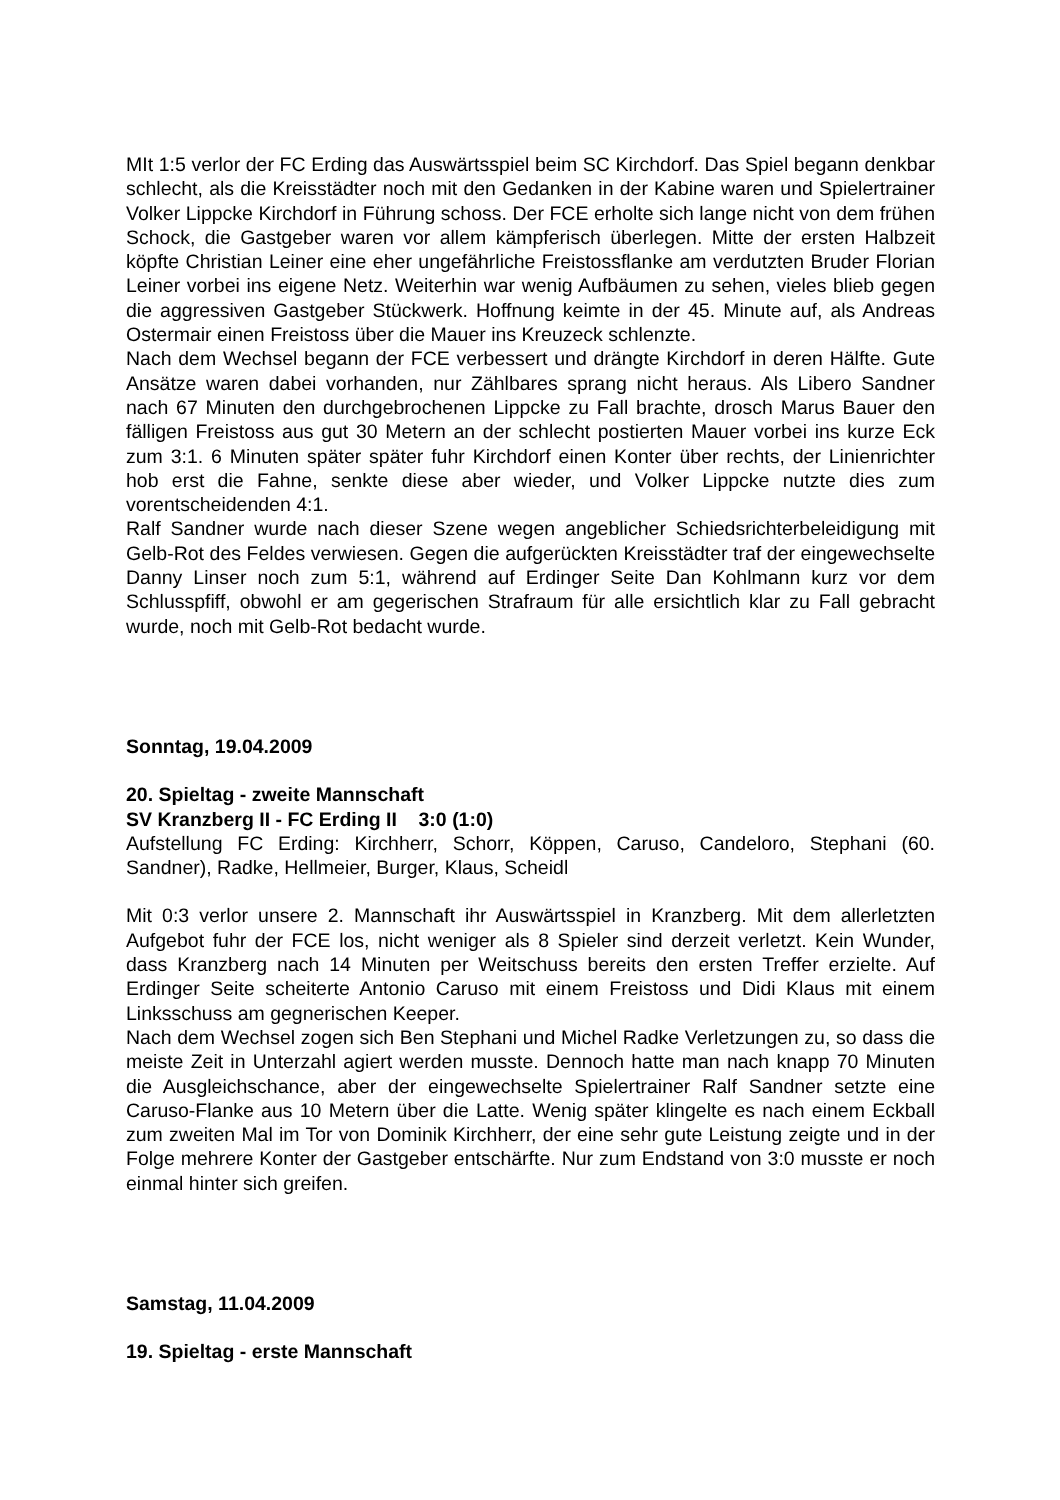MIt 1:5 verlor der FC Erding das Auswärtsspiel beim SC Kirchdorf. Das Spiel begann denkbar schlecht, als die Kreisstädter noch mit den Gedanken in der Kabine waren und Spielertrainer Volker Lippcke Kirchdorf in Führung schoss. Der FCE erholte sich lange nicht von dem frühen Schock, die Gastgeber waren vor allem kämpferisch überlegen. Mitte der ersten Halbzeit köpfte Christian Leiner eine eher ungefährliche Freistossflanke am verdutzten Bruder Florian Leiner vorbei ins eigene Netz. Weiterhin war wenig Aufbäumen zu sehen, vieles blieb gegen die aggressiven Gastgeber Stückwerk. Hoffnung keimte in der 45. Minute auf, als Andreas Ostermair einen Freistoss über die Mauer ins Kreuzeck schlenzte.
Nach dem Wechsel begann der FCE verbessert und drängte Kirchdorf in deren Hälfte. Gute Ansätze waren dabei vorhanden, nur Zählbares sprang nicht heraus. Als Libero Sandner nach 67 Minuten den durchgebrochenen Lippcke zu Fall brachte, drosch Marus Bauer den fälligen Freistoss aus gut 30 Metern an der schlecht postierten Mauer vorbei ins kurze Eck zum 3:1. 6 Minuten später später fuhr Kirchdorf einen Konter über rechts, der Linienrichter hob erst die Fahne, senkte diese aber wieder, und Volker Lippcke nutzte dies zum vorentscheidenden 4:1.
Ralf Sandner wurde nach dieser Szene wegen angeblicher Schiedsrichterbeleidigung mit Gelb-Rot des Feldes verwiesen. Gegen die aufgerückten Kreisstädter traf der eingewechselte Danny Linser noch zum 5:1, während auf Erdinger Seite Dan Kohlmann kurz vor dem Schlusspfiff, obwohl er am gegerischen Strafraum für alle ersichtlich klar zu Fall gebracht wurde, noch mit Gelb-Rot bedacht wurde.
Sonntag, 19.04.2009
20. Spieltag - zweite Mannschaft
SV Kranzberg II - FC Erding II 3:0 (1:0)
Aufstellung FC Erding: Kirchherr, Schorr, Köppen, Caruso, Candeloro, Stephani (60. Sandner), Radke, Hellmeier, Burger, Klaus, Scheidl
Mit 0:3 verlor unsere 2. Mannschaft ihr Auswärtsspiel in Kranzberg. Mit dem allerletzten Aufgebot fuhr der FCE los, nicht weniger als 8 Spieler sind derzeit verletzt. Kein Wunder, dass Kranzberg nach 14 Minuten per Weitschuss bereits den ersten Treffer erzielte. Auf Erdinger Seite scheiterte Antonio Caruso mit einem Freistoss und Didi Klaus mit einem Linksschuss am gegnerischen Keeper.
Nach dem Wechsel zogen sich Ben Stephani und Michel Radke Verletzungen zu, so dass die meiste Zeit in Unterzahl agiert werden musste. Dennoch hatte man nach knapp 70 Minuten die Ausgleichschance, aber der eingewechselte Spielertrainer Ralf Sandner setzte eine Caruso-Flanke aus 10 Metern über die Latte. Wenig später klingelte es nach einem Eckball zum zweiten Mal im Tor von Dominik Kirchherr, der eine sehr gute Leistung zeigte und in der Folge mehrere Konter der Gastgeber entschärfte. Nur zum Endstand von 3:0 musste er noch einmal hinter sich greifen.
Samstag, 11.04.2009
19. Spieltag - erste Mannschaft